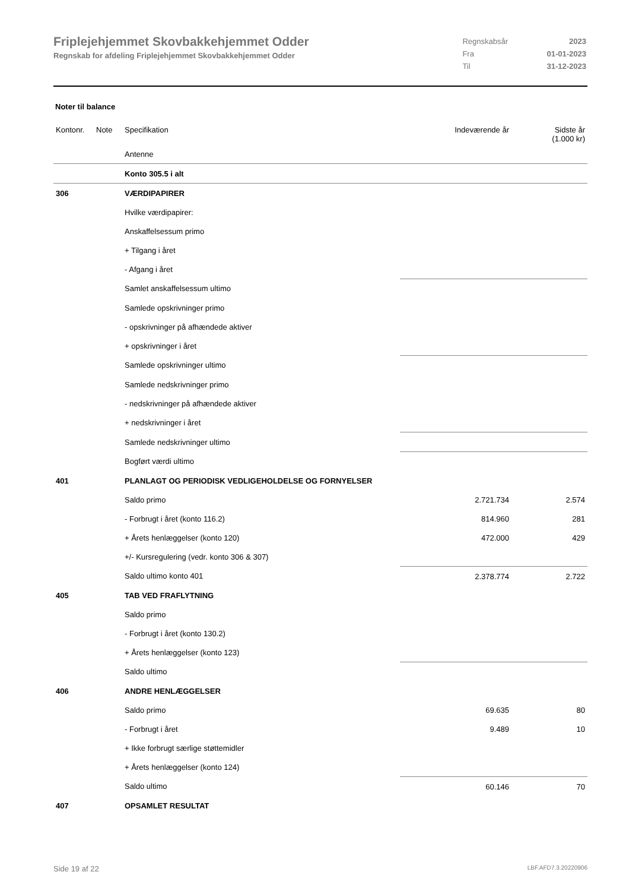Friplejehjemmet Skovbakkehjemmet Odder
Regnskab for afdeling Friplejehjemmet Skovbakkehjemmet Odder
| Regnskabsår | 2023 |
| Fra | 01-01-2023 |
| Til | 31-12-2023 |
Noter til balance
| Kontonr. | Note | Specifikation | Indeværende år | Sidste år (1.000 kr) |
| --- | --- | --- | --- | --- |
| | | Antenne | | |
| | | Konto 305.5 i alt | | |
| 306 | | VÆRDIPAPIRER | | |
| | | Hvilke værdipapirer: | | |
| | | Anskaffelsessum primo | | |
| | | + Tilgang i året | | |
| | | - Afgang i året | | |
| | | Samlet anskaffelsessum ultimo | | |
| | | Samlede opskrivninger primo | | |
| | | - opskrivninger på afhændede aktiver | | |
| | | + opskrivninger i året | | |
| | | Samlede opskrivninger ultimo | | |
| | | Samlede nedskrivninger primo | | |
| | | - nedskrivninger på afhændede aktiver | | |
| | | + nedskrivninger i året | | |
| | | Samlede nedskrivninger ultimo | | |
| | | Bogført værdi ultimo | | |
| 401 | | PLANLAGT OG PERIODISK VEDLIGEHOLDELSE OG FORNYELSER | | |
| | | Saldo primo | 2.721.734 | 2.574 |
| | | - Forbrugt i året (konto 116.2) | 814.960 | 281 |
| | | + Årets henlæggelser (konto 120) | 472.000 | 429 |
| | | +/- Kursregulering (vedr. konto 306 & 307) | | |
| | | Saldo ultimo konto 401 | 2.378.774 | 2.722 |
| 405 | | TAB VED FRAFLYTNING | | |
| | | Saldo primo | | |
| | | - Forbrugt i året (konto 130.2) | | |
| | | + Årets henlæggelser (konto 123) | | |
| | | Saldo ultimo | | |
| 406 | | ANDRE HENLÆGGELSER | | |
| | | Saldo primo | 69.635 | 80 |
| | | - Forbrugt i året | 9.489 | 10 |
| | | + Ikke forbrugt særlige støttemidler | | |
| | | + Årets henlæggelser (konto 124) | | |
| | | Saldo ultimo | 60.146 | 70 |
| 407 | | OPSAMLET RESULTAT | | |
Side 19 af 22 LBF.AFD7.3.20220906